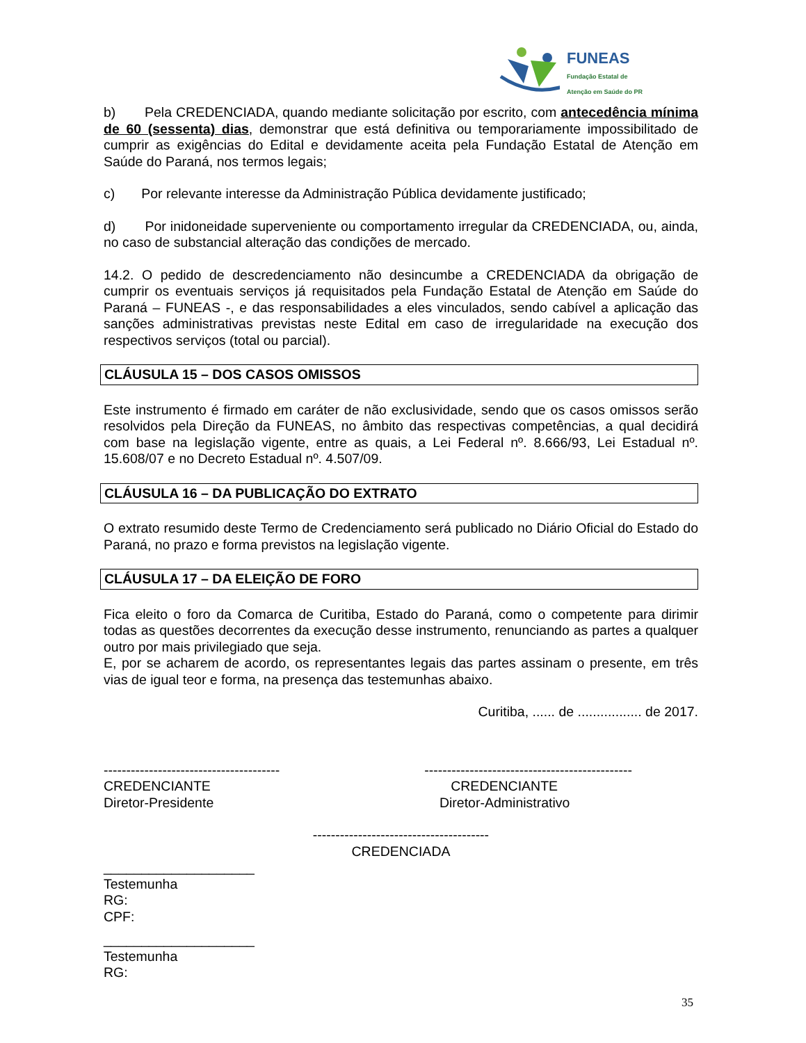FUNEAS
Fundação Estatal de
Atenção em Saúde do PR
b) Pela CREDENCIADA, quando mediante solicitação por escrito, com antecedência mínima de 60 (sessenta) dias, demonstrar que está definitiva ou temporariamente impossibilitado de cumprir as exigências do Edital e devidamente aceita pela Fundação Estatal de Atenção em Saúde do Paraná, nos termos legais;
c) Por relevante interesse da Administração Pública devidamente justificado;
d) Por inidoneidade superveniente ou comportamento irregular da CREDENCIADA, ou, ainda, no caso de substancial alteração das condições de mercado.
14.2. O pedido de descredenciamento não desincumbe a CREDENCIADA da obrigação de cumprir os eventuais serviços já requisitados pela Fundação Estatal de Atenção em Saúde do Paraná – FUNEAS -, e das responsabilidades a eles vinculados, sendo cabível a aplicação das sanções administrativas previstas neste Edital em caso de irregularidade na execução dos respectivos serviços (total ou parcial).
CLÁUSULA 15 – DOS CASOS OMISSOS
Este instrumento é firmado em caráter de não exclusividade, sendo que os casos omissos serão resolvidos pela Direção da FUNEAS, no âmbito das respectivas competências, a qual decidirá com base na legislação vigente, entre as quais, a Lei Federal nº. 8.666/93, Lei Estadual nº. 15.608/07 e no Decreto Estadual nº. 4.507/09.
CLÁUSULA 16 – DA PUBLICAÇÃO DO EXTRATO
O extrato resumido deste Termo de Credenciamento será publicado no Diário Oficial do Estado do Paraná, no prazo e forma previstos na legislação vigente.
CLÁUSULA 17 – DA ELEIÇÃO DE FORO
Fica eleito o foro da Comarca de Curitiba, Estado do Paraná, como o competente para dirimir todas as questões decorrentes da execução desse instrumento, renunciando as partes a qualquer outro por mais privilegiado que seja.
E, por se acharem de acordo, os representantes legais das partes assinam o presente, em três vias de igual teor e forma, na presença das testemunhas abaixo.
Curitiba, ...... de ................. de 2017.
---------------------------------------
CREDENCIANTE
Diretor-Presidente
----------------------------------------------
CREDENCIANTE
Diretor-Administrativo
---------------------------------------
CREDENCIADA
____________________
Testemunha
RG:
CPF:
____________________
Testemunha
RG:
35